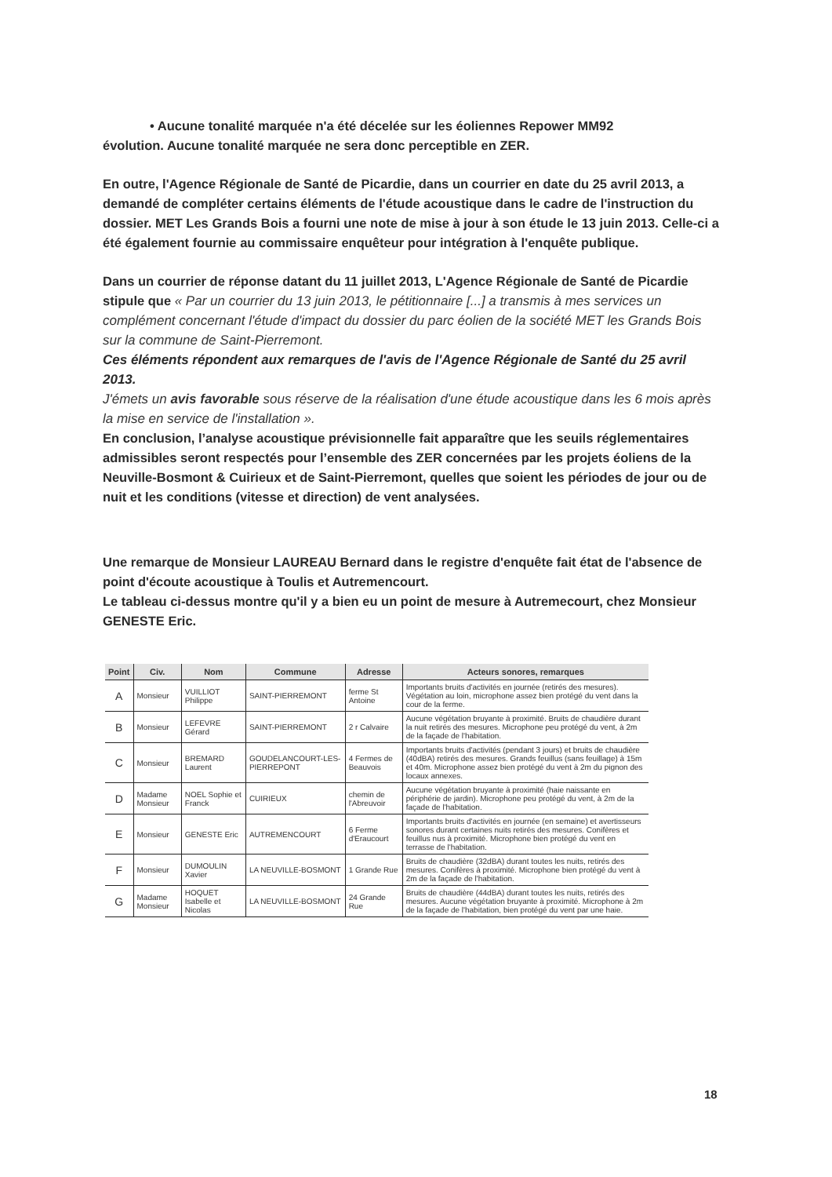• Aucune tonalité marquée n'a été décelée sur les éoliennes Repower MM92
évolution. Aucune tonalité marquée ne sera donc perceptible en ZER.
En outre, l'Agence Régionale de Santé de Picardie, dans un courrier en date du 25 avril 2013, a demandé de compléter certains éléments de l'étude acoustique dans le cadre de l'instruction du dossier. MET Les Grands Bois a fourni une note de mise à jour à son étude le 13 juin 2013. Celle-ci a été également fournie au commissaire enquêteur pour intégration à l'enquête publique.
Dans un courrier de réponse datant du 11 juillet 2013, L'Agence Régionale de Santé de Picardie stipule que « Par un courrier du 13 juin 2013, le pétitionnaire [...] a transmis à mes services un complément concernant l'étude d'impact du dossier du parc éolien de la société MET les Grands Bois sur la commune de Saint-Pierremont.
Ces éléments répondent aux remarques de l'avis de l'Agence Régionale de Santé du 25 avril 2013.
J'émets un avis favorable sous réserve de la réalisation d'une étude acoustique dans les 6 mois après la mise en service de l'installation ».
En conclusion, l’analyse acoustique prévisionnelle fait apparaître que les seuils réglementaires admissibles seront respectés pour l’ensemble des ZER concernées par les projets éoliens de la Neuville-Bosmont & Cuirieux et de Saint-Pierremont, quelles que soient les périodes de jour ou de nuit et les conditions (vitesse et direction) de vent analysées.
Une remarque de Monsieur LAUREAU Bernard dans le registre d'enquête fait état de l'absence de point d'écoute acoustique à Toulis et Autremencourt.
Le tableau ci-dessus montre qu'il y a bien eu un point de mesure à Autremecourt, chez Monsieur GENESTE Eric.
| Point | Civ. | Nom | Commune | Adresse | Acteurs sonores, remarques |
| --- | --- | --- | --- | --- | --- |
| A | Monsieur | VUILLIOT Philippe | SAINT-PIERREMONT | ferme St Antoine | Importants bruits d'activités en journée (retirés des mesures). Végétation au loin, microphone assez bien protégé du vent dans la cour de la ferme. |
| B | Monsieur | LEFEVRE Gérard | SAINT-PIERREMONT | 2 r Calvaire | Aucune végétation bruyante à proximité. Bruits de chaudière durant la nuit retirés des mesures. Microphone peu protégé du vent, à 2m de la façade de l'habitation. |
| C | Monsieur | BREMARD Laurent | GOUDELANCOURT-LES-PIERREPONT | 4 Fermes de Beauvois | Importants bruits d'activités (pendant 3 jours) et bruits de chaudière (40dBA) retirés des mesures. Grands feuillus (sans feuillage) à 15m et 40m. Microphone assez bien protégé du vent à 2m du pignon des locaux annexes. |
| D | Madame Monsieur | NOEL Sophie et Franck | CUIRIEUX | chemin de l'Abreuvoir | Aucune végétation bruyante à proximité (haie naissante en périphérie de jardin). Microphone peu protégé du vent, à 2m de la façade de l'habitation. |
| E | Monsieur | GENESTE Eric | AUTREMENCOURT | 6 Ferme d'Eraucourt | Importants bruits d'activités en journée (en semaine) et avertisseurs sonores durant certaines nuits retirés des mesures. Conifères et feuillus nus à proximité. Microphone bien protégé du vent en terrasse de l'habitation. |
| F | Monsieur | DUMOULIN Xavier | LA NEUVILLE-BOSMONT | 1 Grande Rue | Bruits de chaudière (32dBA) durant toutes les nuits, retirés des mesures. Conifères à proximité. Microphone bien protégé du vent à 2m de la façade de l'habitation. |
| G | Madame Monsieur | HOQUET Isabelle et Nicolas | LA NEUVILLE-BOSMONT | 24 Grande Rue | Bruits de chaudière (44dBA) durant toutes les nuits, retirés des mesures. Aucune végétation bruyante à proximité. Microphone à 2m de la façade de l'habitation, bien protégé du vent par une haie. |
18